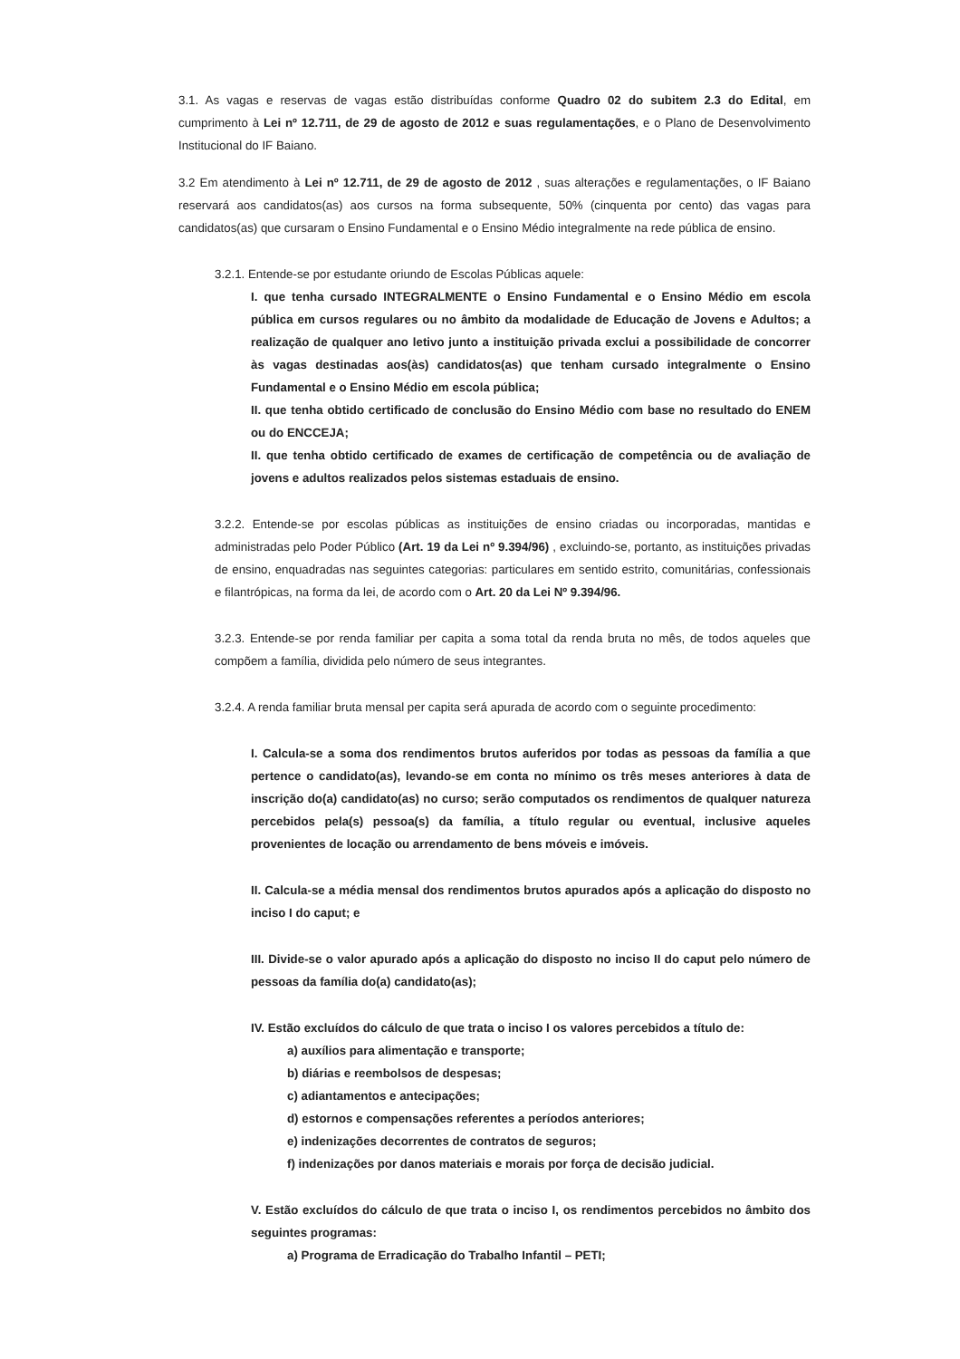3.1. As vagas e reservas de vagas estão distribuídas conforme Quadro 02 do subitem 2.3 do Edital, em cumprimento à Lei nº 12.711, de 29 de agosto de 2012 e suas regulamentações, e o Plano de Desenvolvimento Institucional do IF Baiano.
3.2 Em atendimento à Lei nº 12.711, de 29 de agosto de 2012 , suas alterações e regulamentações, o IF Baiano reservará aos candidatos(as) aos cursos na forma subsequente, 50% (cinquenta por cento) das vagas para candidatos(as) que cursaram o Ensino Fundamental e o Ensino Médio integralmente na rede pública de ensino.
3.2.1. Entende-se por estudante oriundo de Escolas Públicas aquele:
I. que tenha cursado INTEGRALMENTE o Ensino Fundamental e o Ensino Médio em escola pública em cursos regulares ou no âmbito da modalidade de Educação de Jovens e Adultos; a realização de qualquer ano letivo junto a instituição privada exclui a possibilidade de concorrer às vagas destinadas aos(às) candidatos(as) que tenham cursado integralmente o Ensino Fundamental e o Ensino Médio em escola pública;
II. que tenha obtido certificado de conclusão do Ensino Médio com base no resultado do ENEM ou do ENCCEJA;
II. que tenha obtido certificado de exames de certificação de competência ou de avaliação de jovens e adultos realizados pelos sistemas estaduais de ensino.
3.2.2. Entende-se por escolas públicas as instituições de ensino criadas ou incorporadas, mantidas e administradas pelo Poder Público (Art. 19 da Lei nº 9.394/96) , excluindo-se, portanto, as instituições privadas de ensino, enquadradas nas seguintes categorias: particulares em sentido estrito, comunitárias, confessionais e filantrópicas, na forma da lei, de acordo com o Art. 20 da Lei Nº 9.394/96.
3.2.3. Entende-se por renda familiar per capita a soma total da renda bruta no mês, de todos aqueles que compõem a família, dividida pelo número de seus integrantes.
3.2.4. A renda familiar bruta mensal per capita será apurada de acordo com o seguinte procedimento:
I. Calcula-se a soma dos rendimentos brutos auferidos por todas as pessoas da família a que pertence o candidato(as), levando-se em conta no mínimo os três meses anteriores à data de inscrição do(a) candidato(as) no curso; serão computados os rendimentos de qualquer natureza percebidos pela(s) pessoa(s) da família, a título regular ou eventual, inclusive aqueles provenientes de locação ou arrendamento de bens móveis e imóveis.
II. Calcula-se a média mensal dos rendimentos brutos apurados após a aplicação do disposto no inciso I do caput; e
III. Divide-se o valor apurado após a aplicação do disposto no inciso II do caput pelo número de pessoas da família do(a) candidato(as);
IV. Estão excluídos do cálculo de que trata o inciso I os valores percebidos a título de:
a) auxílios para alimentação e transporte;
b) diárias e reembolsos de despesas;
c) adiantamentos e antecipações;
d) estornos e compensações referentes a períodos anteriores;
e) indenizações decorrentes de contratos de seguros;
f) indenizações por danos materiais e morais por força de decisão judicial.
V. Estão excluídos do cálculo de que trata o inciso I, os rendimentos percebidos no âmbito dos seguintes programas:
a) Programa de Erradicação do Trabalho Infantil – PETI;